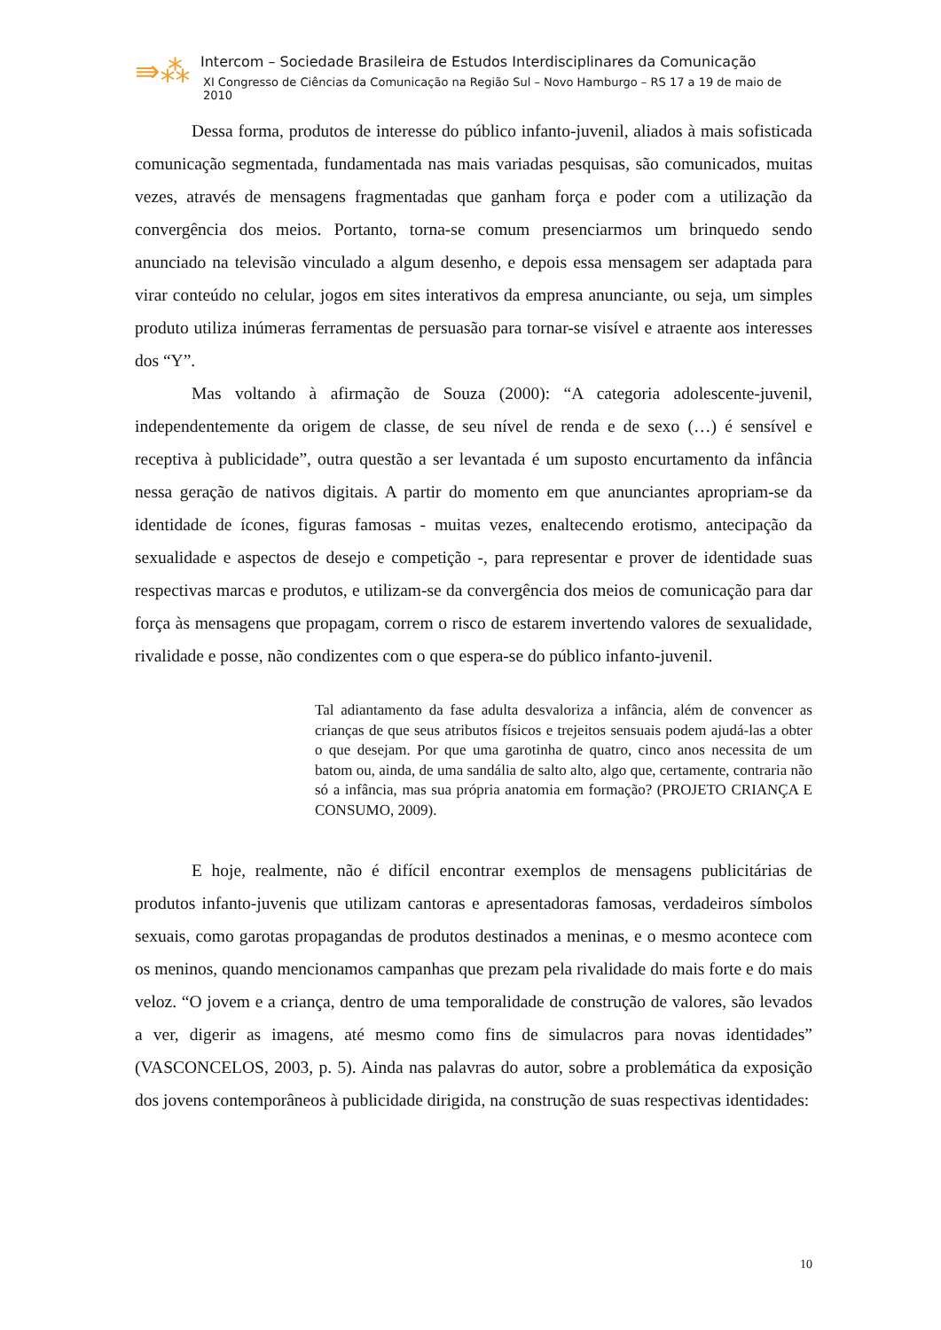⇛⁂
Intercom – Sociedade Brasileira de Estudos Interdisciplinares da Comunicação
XI Congresso de Ciências da Comunicação na Região Sul – Novo Hamburgo – RS 17 a 19 de maio de 2010
Dessa forma, produtos de interesse do público infanto-juvenil, aliados à mais sofisticada comunicação segmentada, fundamentada nas mais variadas pesquisas, são comunicados, muitas vezes, através de mensagens fragmentadas que ganham força e poder com a utilização da convergência dos meios. Portanto, torna-se comum presenciarmos um brinquedo sendo anunciado na televisão vinculado a algum desenho, e depois essa mensagem ser adaptada para virar conteúdo no celular, jogos em sites interativos da empresa anunciante, ou seja, um simples produto utiliza inúmeras ferramentas de persuasão para tornar-se visível e atraente aos interesses dos “Y”.
Mas voltando à afirmação de Souza (2000): “A categoria adolescente-juvenil, independentemente da origem de classe, de seu nível de renda e de sexo (…) é sensível e receptiva à publicidade”, outra questão a ser levantada é um suposto encurtamento da infância nessa geração de nativos digitais. A partir do momento em que anunciantes apropriam-se da identidade de ícones, figuras famosas - muitas vezes, enaltecendo erotismo, antecipação da sexualidade e aspectos de desejo e competição -, para representar e prover de identidade suas respectivas marcas e produtos, e utilizam-se da convergência dos meios de comunicação para dar força às mensagens que propagam, correm o risco de estarem invertendo valores de sexualidade, rivalidade e posse, não condizentes com o que espera-se do público infanto-juvenil.
Tal adiantamento da fase adulta desvaloriza a infância, além de convencer as crianças de que seus atributos físicos e trejeitos sensuais podem ajudá-las a obter o que desejam. Por que uma garotinha de quatro, cinco anos necessita de um batom ou, ainda, de uma sandália de salto alto, algo que, certamente, contraria não só a infância, mas sua própria anatomia em formação? (PROJETO CRIANÇA E CONSUMO, 2009).
E hoje, realmente, não é difícil encontrar exemplos de mensagens publicitárias de produtos infanto-juvenis que utilizam cantoras e apresentadoras famosas, verdadeiros símbolos sexuais, como garotas propagandas de produtos destinados a meninas, e o mesmo acontece com os meninos, quando mencionamos campanhas que prezam pela rivalidade do mais forte e do mais veloz. “O jovem e a criança, dentro de uma temporalidade de construção de valores, são levados a ver, digerir as imagens, até mesmo como fins de simulacros para novas identidades” (VASCONCELOS, 2003, p. 5). Ainda nas palavras do autor, sobre a problemática da exposição dos jovens contemporâneos à publicidade dirigida, na construção de suas respectivas identidades:
10